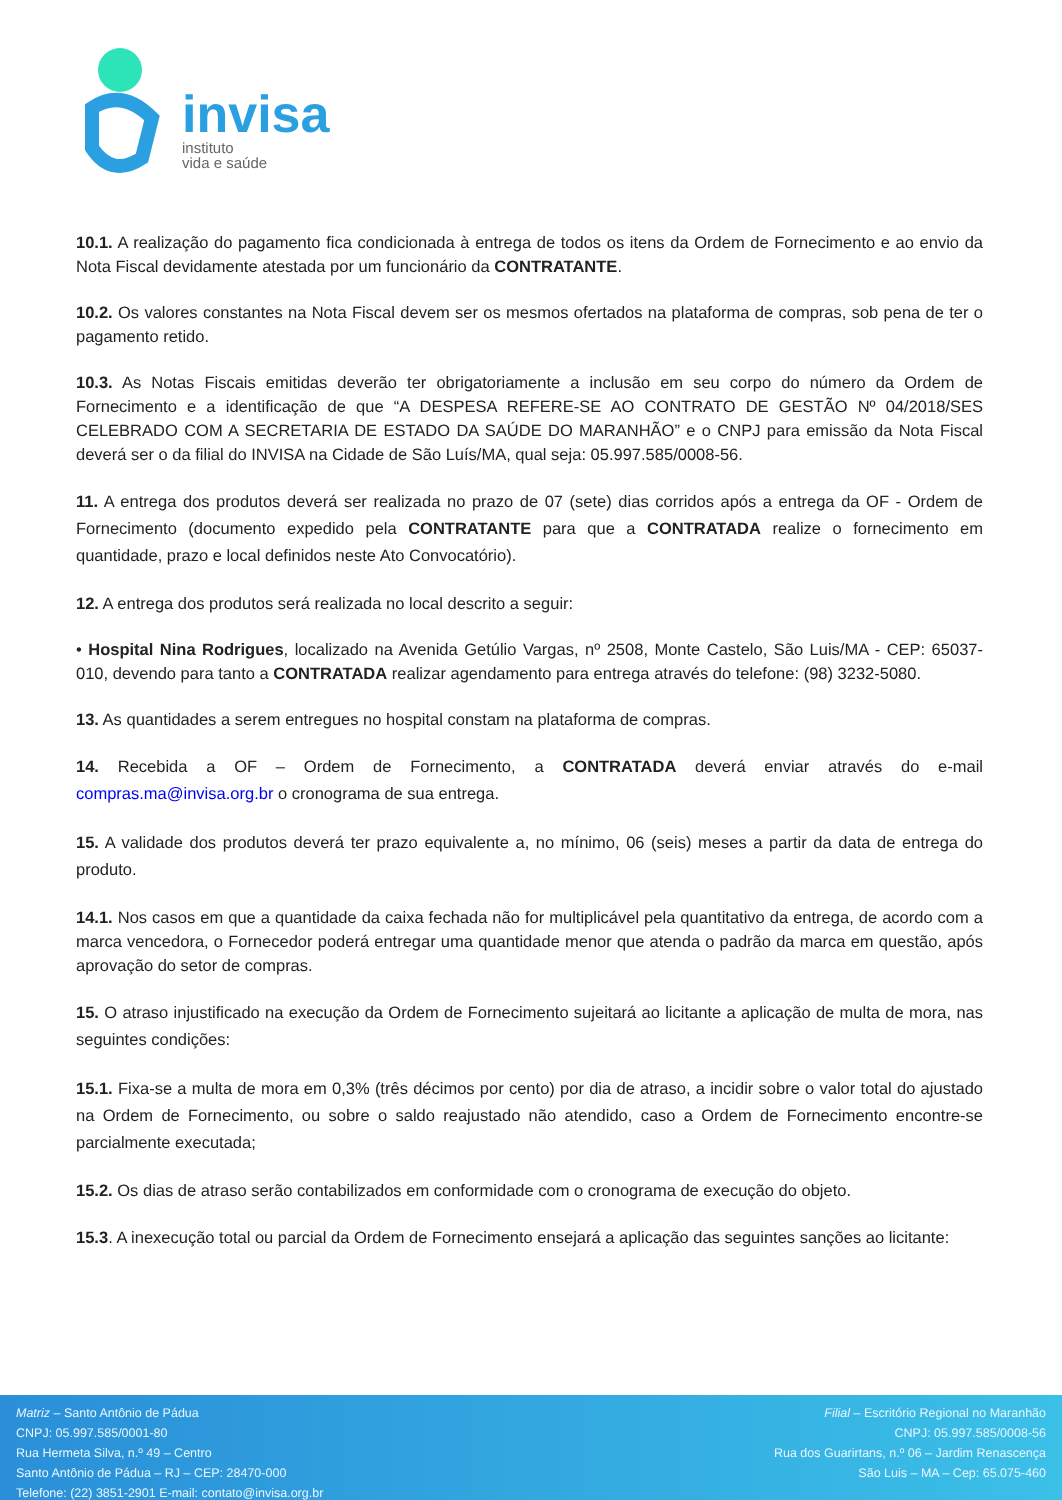invisa
instituto
vida e saúde
10.1. A realização do pagamento fica condicionada à entrega de todos os itens da Ordem de Fornecimento e ao envio da Nota Fiscal devidamente atestada por um funcionário da CONTRATANTE.
10.2. Os valores constantes na Nota Fiscal devem ser os mesmos ofertados na plataforma de compras, sob pena de ter o pagamento retido.
10.3. As Notas Fiscais emitidas deverão ter obrigatoriamente a inclusão em seu corpo do número da Ordem de Fornecimento e a identificação de que “A DESPESA REFERE-SE AO CONTRATO DE GESTÃO Nº 04/2018/SES CELEBRADO COM A SECRETARIA DE ESTADO DA SAÚDE DO MARANHÃO” e o CNPJ para emissão da Nota Fiscal deverá ser o da filial do INVISA na Cidade de São Luís/MA, qual seja: 05.997.585/0008-56.
11. A entrega dos produtos deverá ser realizada no prazo de 07 (sete) dias corridos após a entrega da OF - Ordem de Fornecimento (documento expedido pela CONTRATANTE para que a CONTRATADA realize o fornecimento em quantidade, prazo e local definidos neste Ato Convocatório).
12. A entrega dos produtos será realizada no local descrito a seguir:
• Hospital Nina Rodrigues, localizado na Avenida Getúlio Vargas, nº 2508, Monte Castelo, São Luis/MA - CEP: 65037-010, devendo para tanto a CONTRATADA realizar agendamento para entrega através do telefone: (98) 3232-5080.
13. As quantidades a serem entregues no hospital constam na plataforma de compras.
14. Recebida a OF – Ordem de Fornecimento, a CONTRATADA deverá enviar através do e-mail compras.ma@invisa.org.br o cronograma de sua entrega.
15. A validade dos produtos deverá ter prazo equivalente a, no mínimo, 06 (seis) meses a partir da data de entrega do produto.
14.1. Nos casos em que a quantidade da caixa fechada não for multiplicável pela quantitativo da entrega, de acordo com a marca vencedora, o Fornecedor poderá entregar uma quantidade menor que atenda o padrão da marca em questão, após aprovação do setor de compras.
15. O atraso injustificado na execução da Ordem de Fornecimento sujeitará ao licitante a aplicação de multa de mora, nas seguintes condições:
15.1. Fixa-se a multa de mora em 0,3% (três décimos por cento) por dia de atraso, a incidir sobre o valor total do ajustado na Ordem de Fornecimento, ou sobre o saldo reajustado não atendido, caso a Ordem de Fornecimento encontre-se parcialmente executada;
15.2. Os dias de atraso serão contabilizados em conformidade com o cronograma de execução do objeto.
15.3. A inexecução total ou parcial da Ordem de Fornecimento ensejará a aplicação das seguintes sanções ao licitante:
Matriz – Santo Antônio de Pádua
CNPJ: 05.997.585/0001-80
Rua Hermeta Silva, n.º 49 – Centro
Santo Antônio de Pádua – RJ – CEP: 28470-000
Telefone: (22) 3851-2901 E-mail: contato@invisa.org.br
Filial – Escritório Regional no Maranhão
CNPJ: 05.997.585/0008-56
Rua dos Guarirtans, n.º 06 – Jardim Renascença
São Luis – MA – Cep: 65.075-460